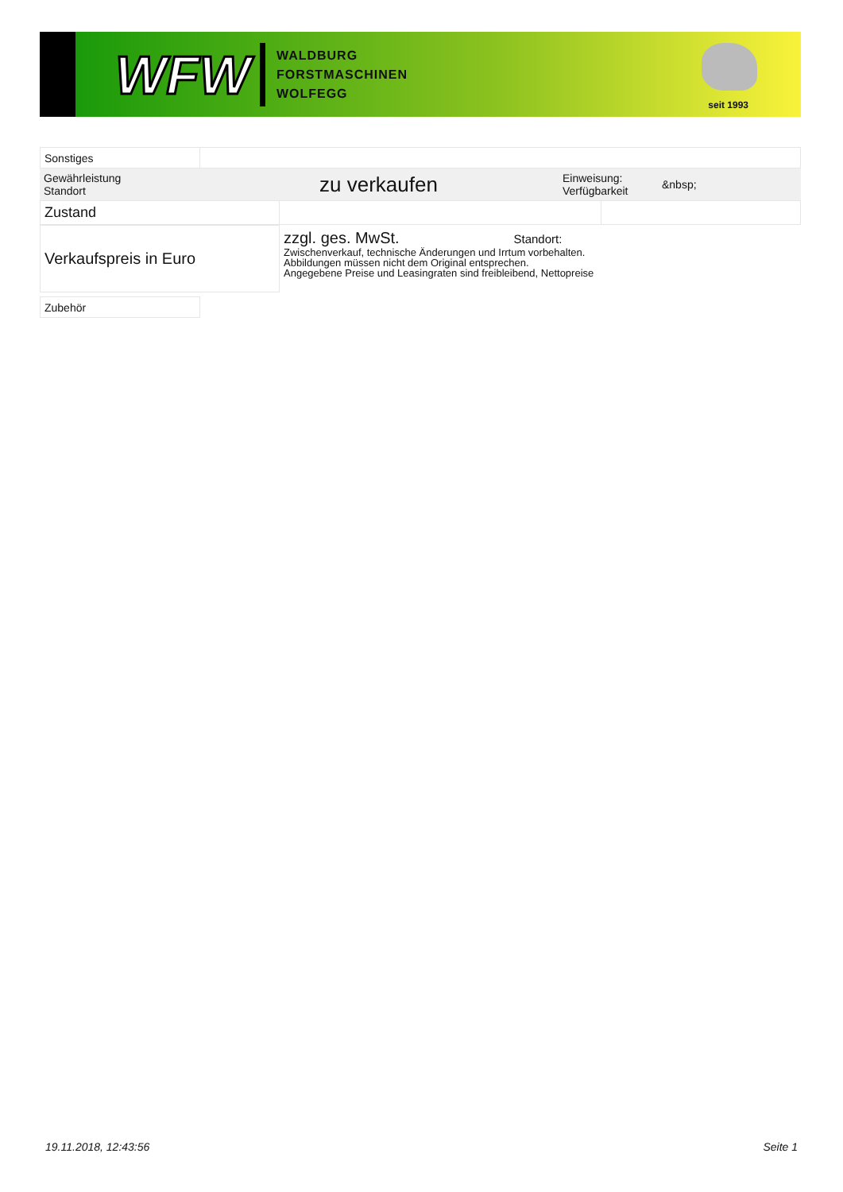WFW
WALDBURG
FORSTMASCHINEN
WOLFEGG
seit 1993
| Sonstiges | |
| Gewährleistung Standort | zu verkaufen | Einweisung: Verfügbarkeit | &nbsp; |
| Zustand | | |
| Verkaufspreis in Euro | zzgl. ges. MwSt. Standort: Zwischenverkauf, technische Änderungen und Irrtum vorbehalten. Abbildungen müssen nicht dem Original entsprechen. Angegebene Preise und Leasingraten sind freibleibend, Nettopreise |
| Zubehör |
19.11.2018, 12:43:56 Seite 1